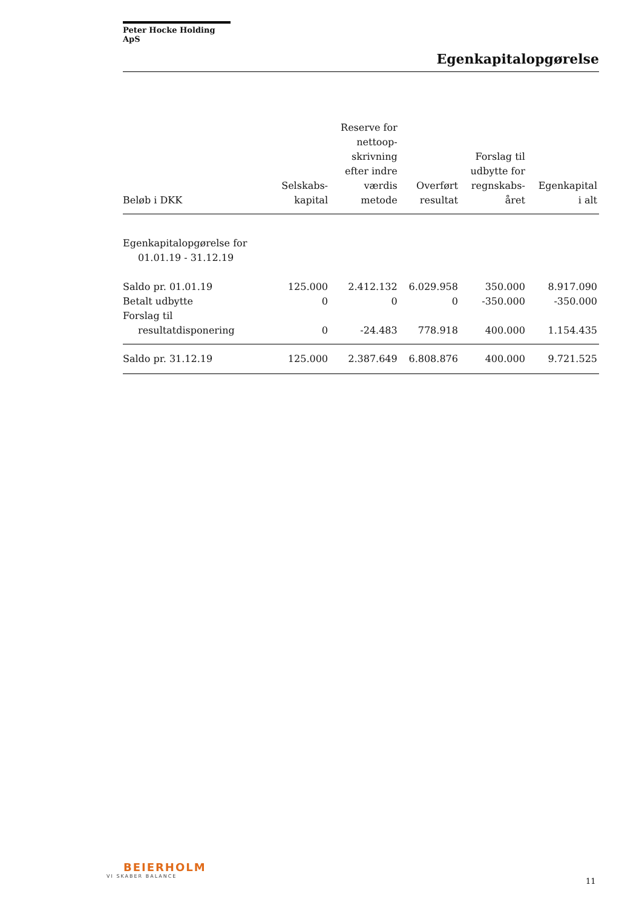Peter Hocke Holding ApS
Egenkapitalopgørelse
| Beløb i DKK | Selskabs- kapital | Reserve for nettoop- skrivning efter indre værdis metode | Overført resultat | Forslag til udbytte for regnskabs- året | Egenkapital i alt |
| --- | --- | --- | --- | --- | --- |
| Egenkapitalopgørelse for 01.01.19 - 31.12.19 | | | | | |
| Saldo pr. 01.01.19 | 125.000 | 2.412.132 | 6.029.958 | 350.000 | 8.917.090 |
| Betalt udbytte | 0 | 0 | 0 | -350.000 | -350.000 |
| Forslag til resultatdisponering | 0 | -24.483 | 778.918 | 400.000 | 1.154.435 |
| Saldo pr. 31.12.19 | 125.000 | 2.387.649 | 6.808.876 | 400.000 | 9.721.525 |
BEIERHOLM
VI SKABER BALANCE
11